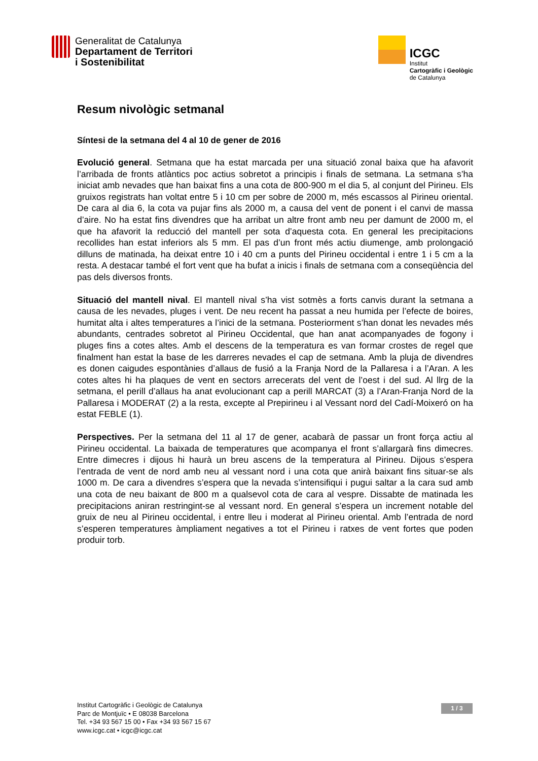Generalitat de Catalunya
Departament de Territori
i Sostenibilitat
ICGC
Institut
Cartogràfic i Geològic
de Catalunya
Resum nivològic setmanal
Síntesi de la setmana del 4 al 10 de gener de 2016
Evolució general. Setmana que ha estat marcada per una situació zonal baixa que ha afavorit l’arribada de fronts atlàntics poc actius sobretot a principis i finals de setmana. La setmana s’ha iniciat amb nevades que han baixat fins a una cota de 800-900 m el dia 5, al conjunt del Pirineu. Els gruixos registrats han voltat entre 5 i 10 cm per sobre de 2000 m, més escassos al Pirineu oriental. De cara al dia 6, la cota va pujar fins als 2000 m, a causa del vent de ponent i el canvi de massa d’aire. No ha estat fins divendres que ha arribat un altre front amb neu per damunt de 2000 m, el que ha afavorit la reducció del mantell per sota d’aquesta cota. En general les precipitacions recollides han estat inferiors als 5 mm. El pas d’un front més actiu diumenge, amb prolongació dilluns de matinada, ha deixat entre 10 i 40 cm a punts del Pirineu occidental i entre 1 i 5 cm a la resta. A destacar també el fort vent que ha bufat a inicis i finals de setmana com a conseqüència del pas dels diversos fronts.
Situació del mantell nival. El mantell nival s’ha vist sotmès a forts canvis durant la setmana a causa de les nevades, pluges i vent. De neu recent ha passat a neu humida per l’efecte de boires, humitat alta i altes temperatures a l’inici de la setmana. Posteriorment s’han donat les nevades més abundants, centrades sobretot al Pirineu Occidental, que han anat acompanyades de fogony i pluges fins a cotes altes. Amb el descens de la temperatura es van formar crostes de regel que finalment han estat la base de les darreres nevades el cap de setmana. Amb la pluja de divendres es donen caigudes espontànies d’allaus de fusió a la Franja Nord de la Pallaresa i a l’Aran. A les cotes altes hi ha plaques de vent en sectors arrecerats del vent de l’oest i del sud. Al llrg de la setmana, el perill d’allaus ha anat evolucionant cap a perill MARCAT (3) a l’Aran-Franja Nord de la Pallaresa i MODERAT (2) a la resta, excepte al Prepirineu i al Vessant nord del Cadí-Moixeró on ha estat FEBLE (1).
Perspectives. Per la setmana del 11 al 17 de gener, acabarà de passar un front força actiu al Pirineu occidental. La baixada de temperatures que acompanya el front s’allargarà fins dimecres. Entre dimecres i dijous hi haurà un breu ascens de la temperatura al Pirineu. Dijous s’espera l’entrada de vent de nord amb neu al vessant nord i una cota que anirà baixant fins situar-se als 1000 m. De cara a divendres s’espera que la nevada s’intensifiqui i pugui saltar a la cara sud amb una cota de neu baixant de 800 m a qualsevol cota de cara al vespre. Dissabte de matinada les precipitacions aniran restringint-se al vessant nord. En general s’espera un increment notable del gruix de neu al Pirineu occidental, i entre lleu i moderat al Pirineu oriental. Amb l’entrada de nord s’esperen temperatures àmpliament negatives a tot el Pirineu i ratxes de vent fortes que poden produir torb.
Institut Cartogràfic i Geològic de Catalunya
Parc de Montjuïc • E 08038 Barcelona
Tel. +34 93 567 15 00 • Fax +34 93 567 15 67
www.icgc.cat • icgc@icgc.cat
1 / 3